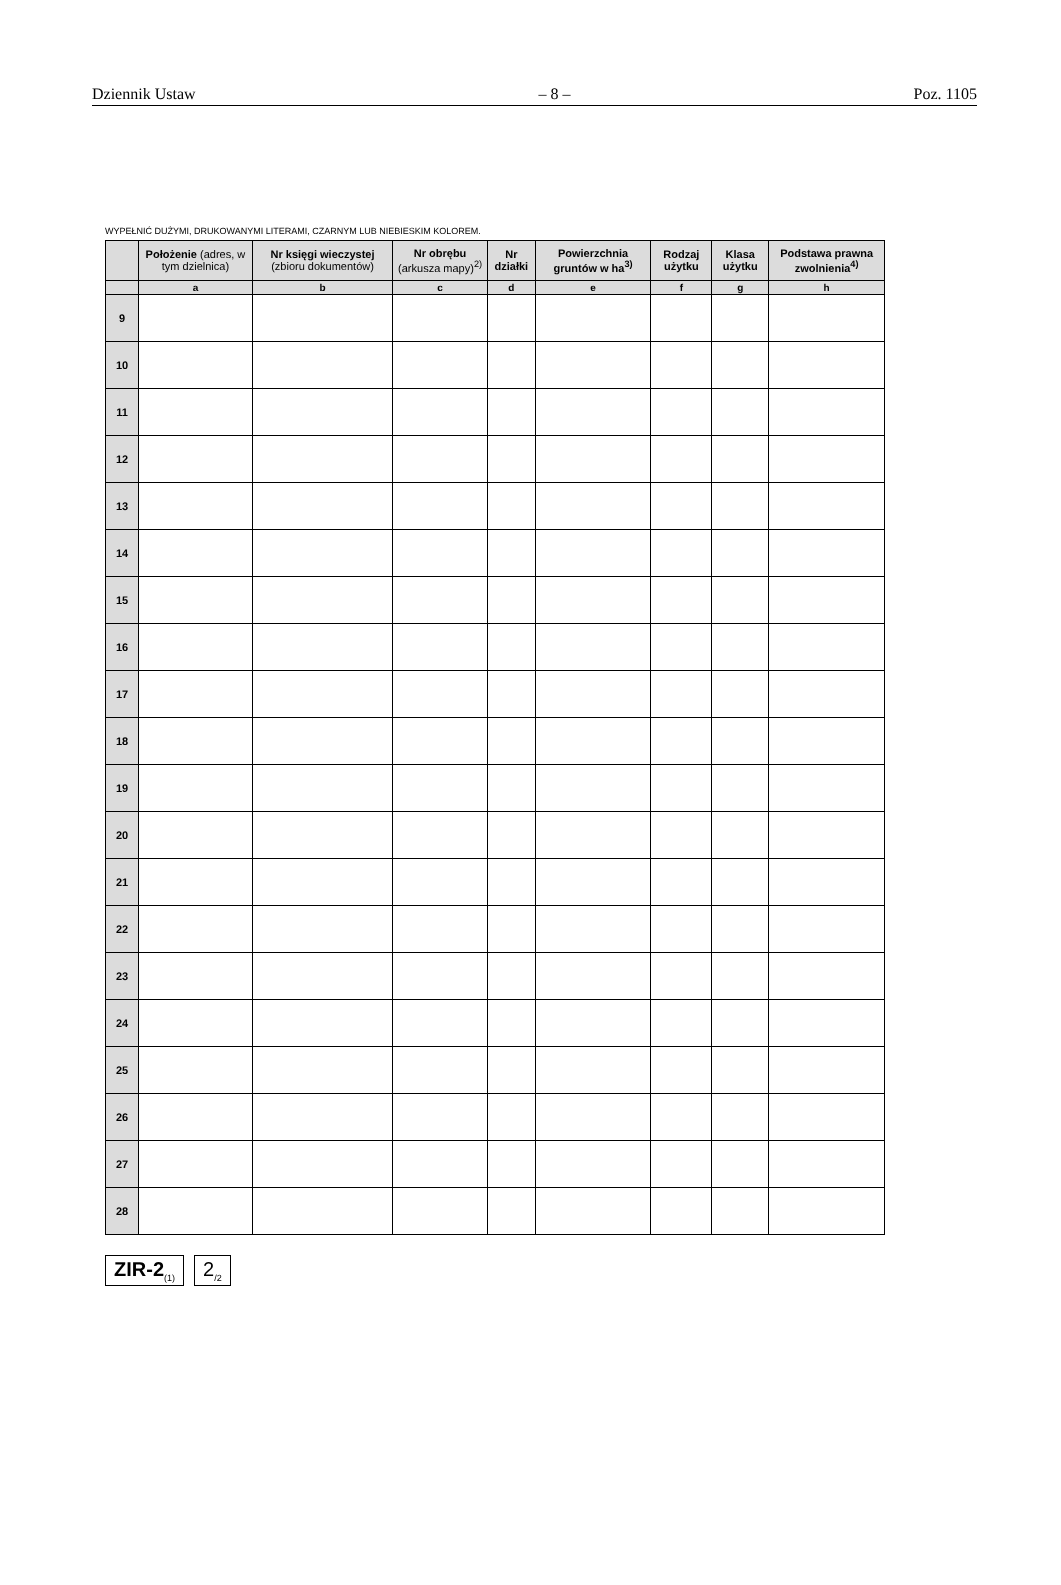Dziennik Ustaw – 8 – Poz. 1105
WYPEŁNIĆ DUŻYMI, DRUKOWANYMI LITERAMI, CZARNYM LUB NIEBIESKIM KOLOREM.
| | Położenie (adres, w tym dzielnica) | Nr księgi wieczystej (zbioru dokumentów) | Nr obrębu (arkusza mapy)<sup>2)</sup> | Nr działki | Powierzchnia gruntów w ha<sup>3)</sup> | Rodzaj użytku | Klasa użytku | Podstawa prawna zwolnienia<sup>4)</sup> |
| --- | --- | --- | --- | --- | --- | --- | --- | --- |
| | a | b | c | d | e | f | g | h |
| 9 | | | | | | | | |
| 10 | | | | | | | | |
| 11 | | | | | | | | |
| 12 | | | | | | | | |
| 13 | | | | | | | | |
| 14 | | | | | | | | |
| 15 | | | | | | | | |
| 16 | | | | | | | | |
| 17 | | | | | | | | |
| 18 | | | | | | | | |
| 19 | | | | | | | | |
| 20 | | | | | | | | |
| 21 | | | | | | | | |
| 22 | | | | | | | | |
| 23 | | | | | | | | |
| 24 | | | | | | | | |
| 25 | | | | | | | | |
| 26 | | | | | | | | |
| 27 | | | | | | | | |
| 28 | | | | | | | | |
ZIR-2<sub>(1)</sub>
2<sub>/2</sub>